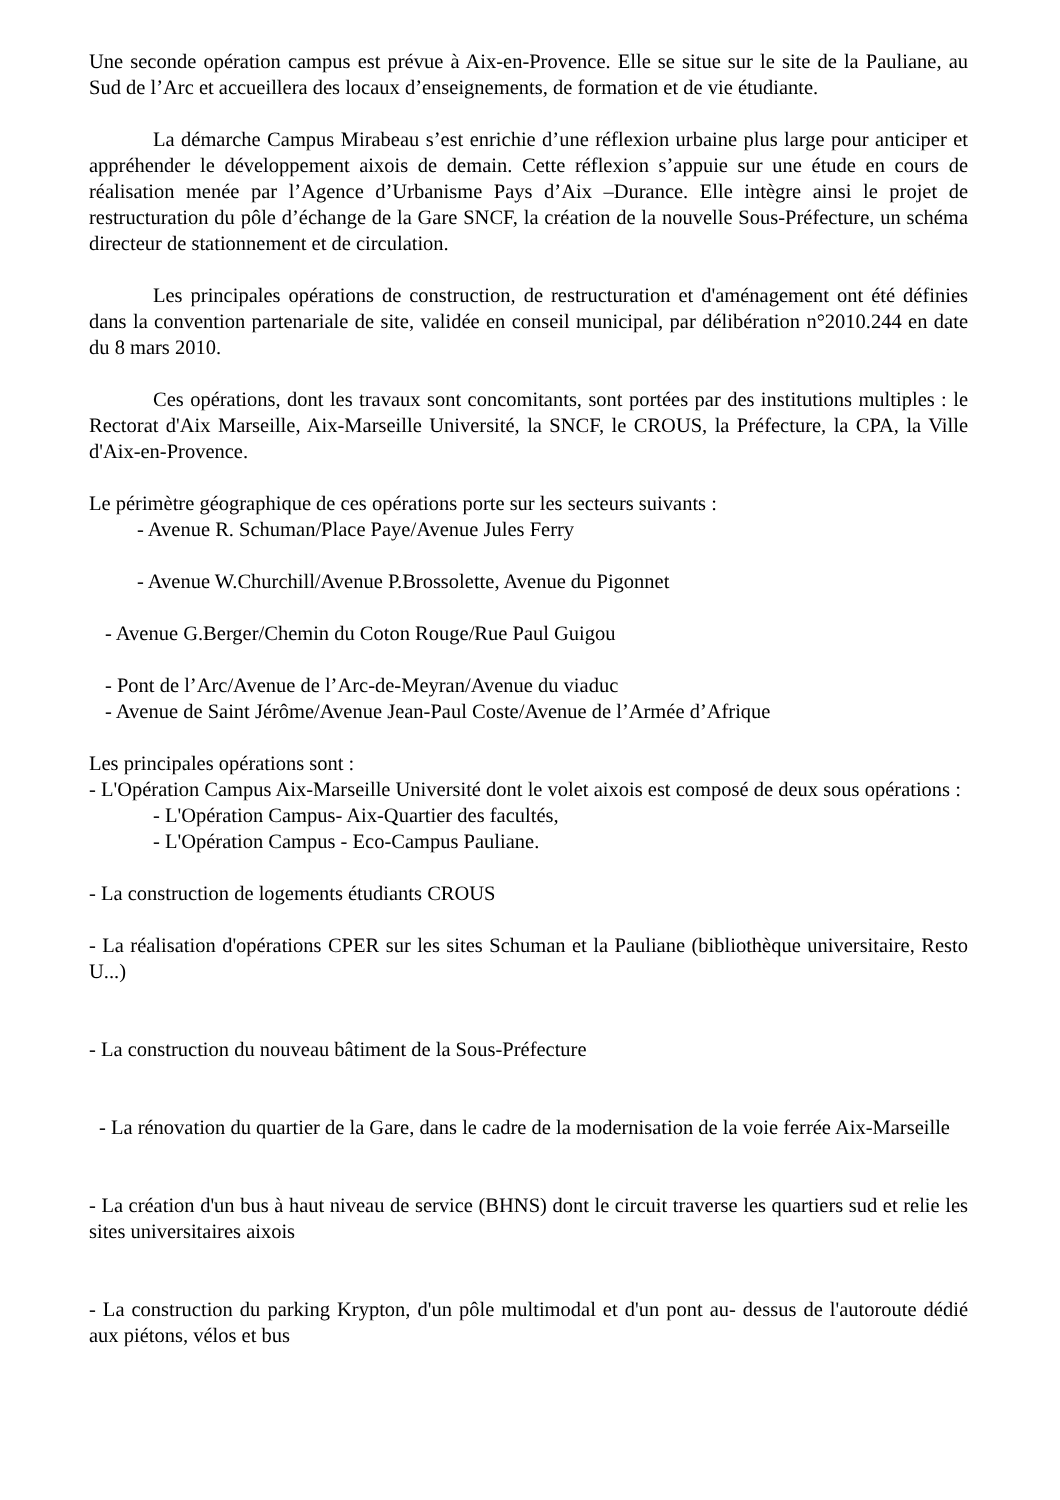Une seconde opération campus est prévue à Aix-en-Provence. Elle se situe sur le site de la Pauliane, au Sud de l’Arc et accueillera des locaux d’enseignements, de formation et de vie étudiante.
La démarche Campus Mirabeau s’est enrichie d’une réflexion urbaine plus large pour anticiper et appréhender le développement aixois de demain. Cette réflexion s’appuie sur une étude en cours de réalisation menée par l’Agence d’Urbanisme Pays d’Aix –Durance. Elle intègre ainsi le projet de restructuration du pôle d’échange de la Gare SNCF, la création de la nouvelle Sous-Préfecture, un schéma directeur de stationnement et de circulation.
Les principales opérations de construction, de restructuration et d'aménagement ont été définies dans la convention partenariale de site, validée en conseil municipal, par délibération n°2010.244 en date du 8 mars 2010.
Ces opérations, dont les travaux sont concomitants, sont portées par des institutions multiples : le Rectorat d'Aix Marseille, Aix-Marseille Université, la SNCF, le CROUS, la Préfecture, la CPA, la Ville d'Aix-en-Provence.
Le périmètre géographique de ces opérations porte sur les secteurs suivants :
- Avenue R. Schuman/Place Paye/Avenue Jules Ferry
- Avenue W.Churchill/Avenue P.Brossolette, Avenue du Pigonnet
- Avenue G.Berger/Chemin du Coton Rouge/Rue Paul Guigou
- Pont de l’Arc/Avenue de l’Arc-de-Meyran/Avenue du viaduc
- Avenue de Saint Jérôme/Avenue Jean-Paul Coste/Avenue de l’Armée d’Afrique
Les principales opérations sont :
- L'Opération Campus Aix-Marseille Université dont le volet aixois est composé de deux sous opérations :
- L'Opération Campus- Aix-Quartier des facultés,
- L'Opération Campus - Eco-Campus Pauliane.
- La construction de logements étudiants CROUS
- La réalisation d'opérations CPER sur les sites Schuman et la Pauliane (bibliothèque universitaire, Resto U...)
- La construction du nouveau bâtiment de la Sous-Préfecture
- La rénovation du quartier de la Gare, dans le cadre de la modernisation de la voie ferrée Aix-Marseille
- La création d'un bus à haut niveau de service (BHNS) dont le circuit traverse les quartiers sud et relie les sites universitaires aixois
- La construction du parking Krypton, d'un pôle multimodal et d'un pont au- dessus de l'autoroute dédié aux piétons, vélos et bus